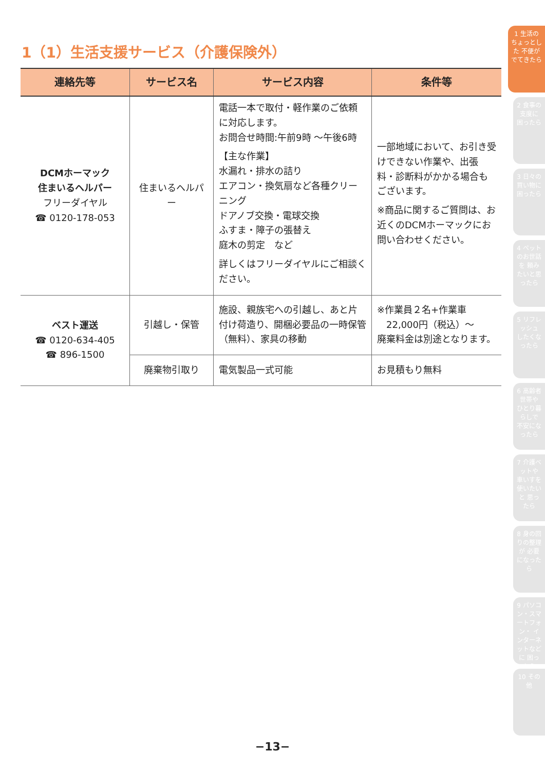1（1）生活支援サービス（介護保険外）
| 連絡先等 | サービス名 | サービス内容 | 条件等 |
| --- | --- | --- | --- |
| DCMホーマック 住まいるヘルパー フリーダイヤル ☎ 0120-178-053 | 住まいるヘルパー | 電話一本で取付・軽作業のご依頼に対応します。 お問合せ時間:午前9時 ～午後6時 【主な作業】 水漏れ・排水の詰り エアコン・換気扇など各種クリーニング ドアノブ交換・電球交換 ふすま・障子の張替え 庭木の剪定 など 詳しくはフリーダイヤルにご相談ください。 | 一部地域において、お引き受けできない作業や、出張料・診断料がかかる場合もございます。 ※商品に関するご質問は、お近くのDCMホーマックにお問い合わせください。 |
| ベスト運送 ☎ 0120-634-405 ☎ 896-1500 | 引越し・保管 | 施設、親族宅への引越し、あと片付け荷造り、開梱必要品の一時保管（無料）、家具の移動 | ※作業員２名+作業車 22,000円（税込）～ 廃棄料金は別途となります。 |
| | 廃棄物引取り | 電気製品一式可能 | お見積もり無料 |
1 生活の ちょっとした 不便がでてきたら
2 食事の支度に 困ったら
3 日々の買い物に 困ったら
4 ペットのお世話を 頼みたいと思ったら
5 リフレッシュ したくなったら
6 高齢者世帯や ひとり暮らしで 不安になったら
7 介護ベットや 車いすを使いたいと 思ったら
8 身の回りの整理が 必要になったら
9 パソコン・スマートフォン・ インターネットなどに 困ったら
10 その他
−13−